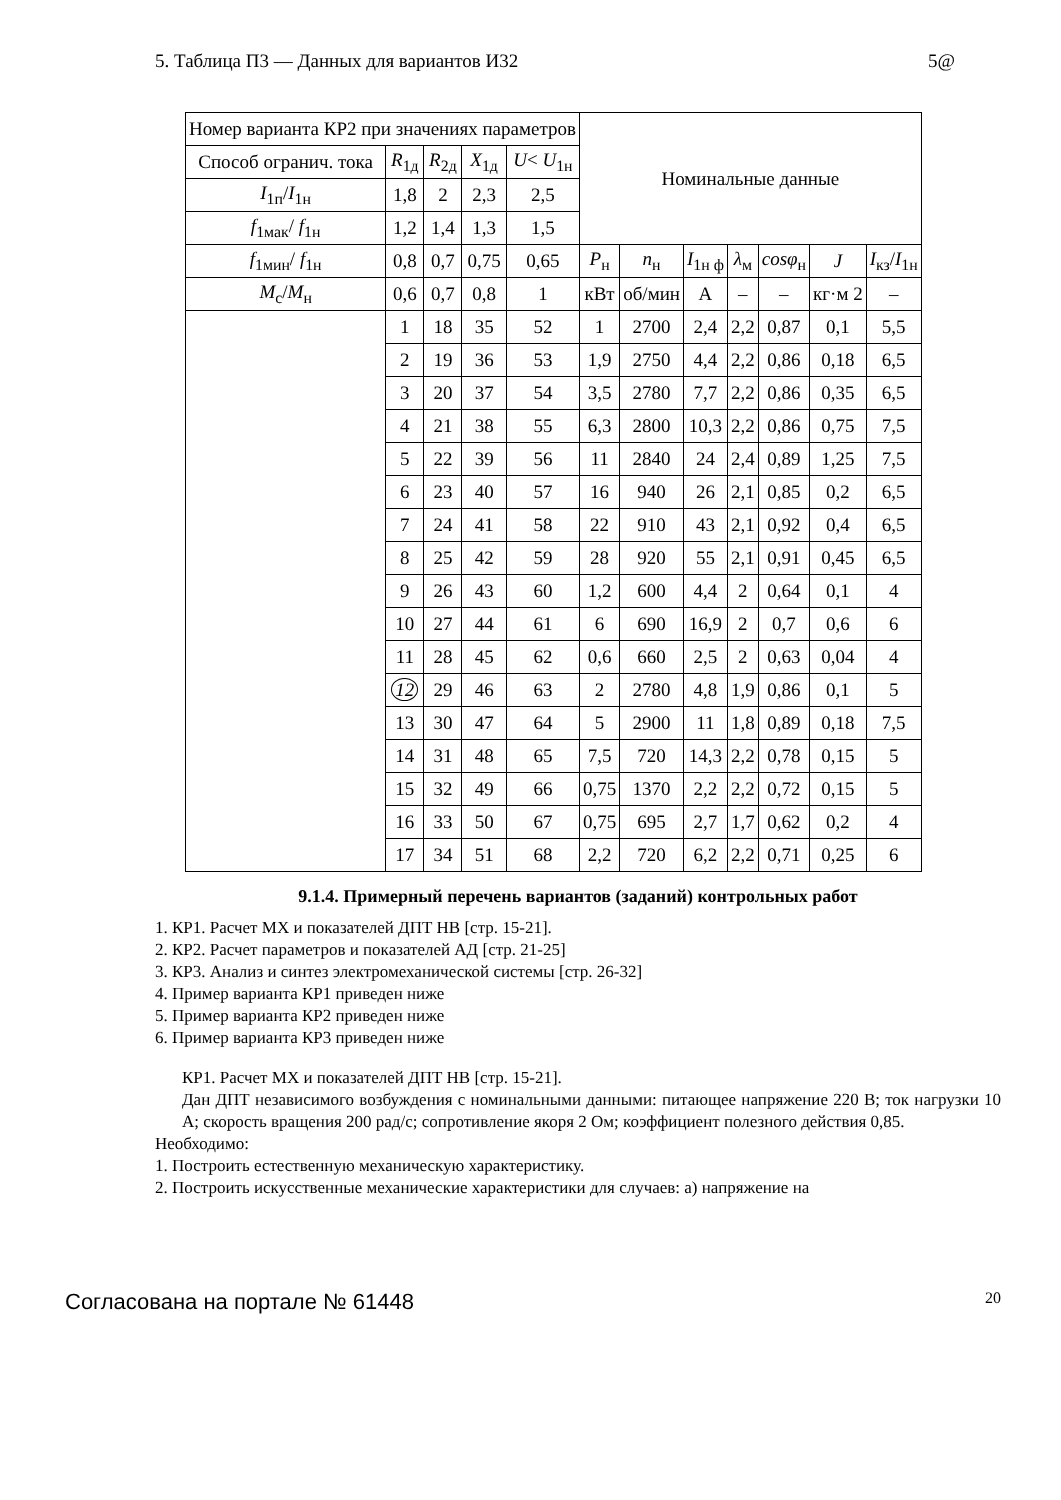5. Таблица П3 — Данных для вариантов И32 5@
| Номер варианта КР2 при значениях параметров | | | | | Номинальные данные | | | | | | |
| Способ огранич. тока | R<sub>1д</sub> | R<sub>2д</sub> | X<sub>1д</sub> | U < U<sub>1н</sub> | | | | | | | |
| I<sub>1п</sub>/ I<sub>1н</sub> | 1,8 | 2 | 2,3 | 2,5 | | | | | | | |
| f<sub>1мак</sub>/ f<sub>1н</sub> | 1,2 | 1,4 | 1,3 | 1,5 | | | | | | | |
| f<sub>1мин</sub>/ f<sub>1н</sub> | 0,8 | 0,7 | 0,75 | 0,65 | P<sub>н</sub> | n<sub>н</sub> | I<sub>1н ф</sub> | λ<sub>м</sub> | cosφ<sub>н</sub> | J | I<sub>кз</sub>/ I<sub>1н</sub> |
| M<sub>c</sub>/ M<sub>н</sub> | 0,6 | 0,7 | 0,8 | 1 | кВт | об/мин | А | – | – | кг·м 2 | – |
| | 1 | 18 | 35 | 52 | 1 | 2700 | 2,4 | 2,2 | 0,87 | 0,1 | 5,5 |
| | 2 | 19 | 36 | 53 | 1,9 | 2750 | 4,4 | 2,2 | 0,86 | 0,18 | 6,5 |
| | 3 | 20 | 37 | 54 | 3,5 | 2780 | 7,7 | 2,2 | 0,86 | 0,35 | 6,5 |
| | 4 | 21 | 38 | 55 | 6,3 | 2800 | 10,3 | 2,2 | 0,86 | 0,75 | 7,5 |
| | 5 | 22 | 39 | 56 | 11 | 2840 | 24 | 2,4 | 0,89 | 1,25 | 7,5 |
| | 6 | 23 | 40 | 57 | 16 | 940 | 26 | 2,1 | 0,85 | 0,2 | 6,5 |
| | 7 | 24 | 41 | 58 | 22 | 910 | 43 | 2,1 | 0,92 | 0,4 | 6,5 |
| | 8 | 25 | 42 | 59 | 28 | 920 | 55 | 2,1 | 0,91 | 0,45 | 6,5 |
| | 9 | 26 | 43 | 60 | 1,2 | 600 | 4,4 | 2 | 0,64 | 0,1 | 4 |
| | 10 | 27 | 44 | 61 | 6 | 690 | 16,9 | 2 | 0,7 | 0,6 | 6 |
| | 11 | 28 | 45 | 62 | 0,6 | 660 | 2,5 | 2 | 0,63 | 0,04 | 4 |
| | 12 | 29 | 46 | 63 | 2 | 2780 | 4,8 | 1,9 | 0,86 | 0,1 | 5 |
| | 13 | 30 | 47 | 64 | 5 | 2900 | 11 | 1,8 | 0,89 | 0,18 | 7,5 |
| | 14 | 31 | 48 | 65 | 7,5 | 720 | 14,3 | 2,2 | 0,78 | 0,15 | 5 |
| | 15 | 32 | 49 | 66 | 0,75 | 1370 | 2,2 | 2,2 | 0,72 | 0,15 | 5 |
| | 16 | 33 | 50 | 67 | 0,75 | 695 | 2,7 | 1,7 | 0,62 | 0,2 | 4 |
| | 17 | 34 | 51 | 68 | 2,2 | 720 | 6,2 | 2,2 | 0,71 | 0,25 | 6 |
9.1.4. Примерный перечень вариантов (заданий) контрольных работ
1. КР1. Расчет МХ и показателей ДПТ НВ [стр. 15-21].
2. КР2. Расчет параметров и показателей АД [стр. 21-25]
3. КР3. Анализ и синтез электромеханической системы [стр. 26-32]
4. Пример варианта КР1 приведен ниже
5. Пример варианта КР2 приведен ниже
6. Пример варианта КР3 приведен ниже
КР1. Расчет МХ и показателей ДПТ НВ [стр. 15-21].
Дан ДПТ независимого возбуждения с номинальными данными: питающее напряжение 220 В; ток нагрузки 10 А; скорость вращения 200 рад/с; сопротивление якоря 2 Ом; коэффициент полезного действия 0,85.
Необходимо:
1. Построить естественную механическую характеристику.
2. Построить искусственные механические характеристики для случаев: а) напряжение на
Согласована на портале № 61448 20